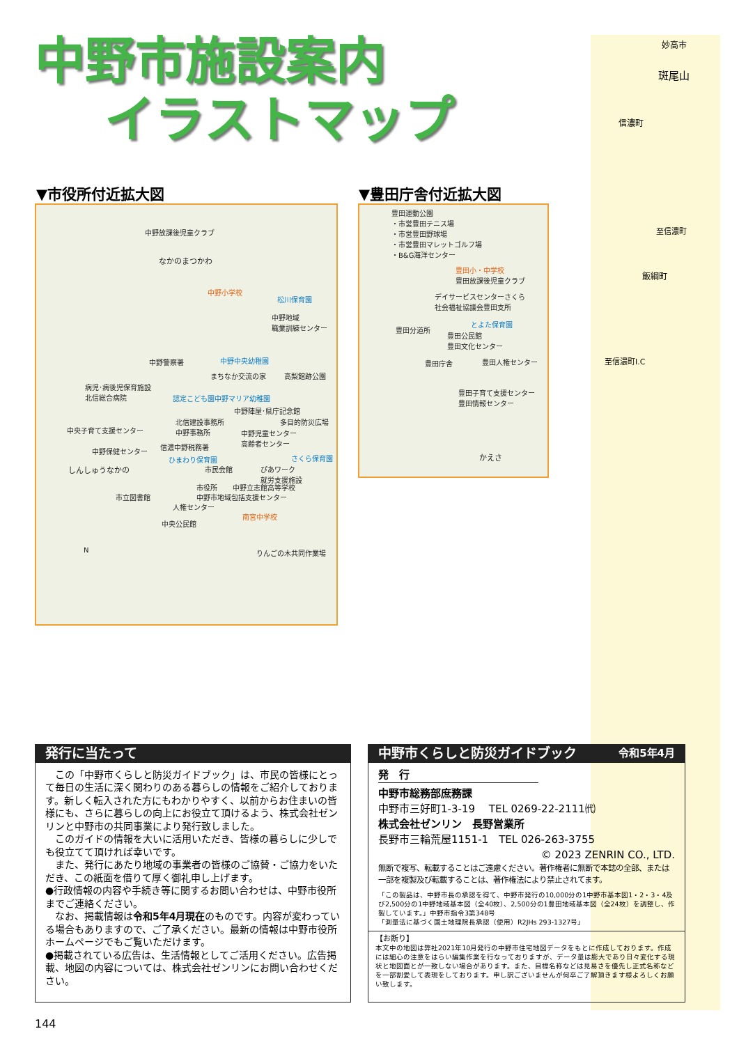妙高市
斑尾山
信濃町
至信濃町
飯綱町
至信濃町I.C
中野市施設案内
イラストマップ
▼市役所付近拡大図 ▼豊田庁舎付近拡大図
中野放課後児童クラブ
なかのまつかわ
中野小学校
松川保育園
中野地域
職業訓練センター
中野警察署 中野中央幼稚園
まちなか交流の家 高梨館跡公園
病児･病後児保育施設
北信総合病院 認定こども園中野マリア幼稚園
中野陣屋･県庁記念館
北信建設事務所
中野事務所
多目的防災広場
中央子育て支援センター 中野児童センター
高齢者センター
信濃中野税務署
中野保健センター
ひまわり保育園 さくら保育園
しんしゅうなかの 市民会館 ぴあワーク
就労支援施設
市役所 中野立志館高等学校
中野市地域包括支援センター 市立図書館
人権センター
南宮中学校
中央公民館
りんごの木共同作業場 N
豊田運動公園
・市営豊田テニス場
・市営豊田野球場
・市営豊田マレットゴルフ場
・B&G海洋センター
豊田小・中学校
豊田放課後児童クラブ
デイサービスセンターさくら
社会福祉協議会豊田支所
とよた保育園
豊田分道所
豊田公民館
豊田文化センター
豊田庁舎 豊田人権センター
豊田子育て支援センター
豊田情報センター
かえさ
発行に当たって
　この「中野市くらしと防災ガイドブック」は、市民の皆様にとって毎日の生活に深く関わりのある暮らしの情報をご紹介しております。新しく転入された方にもわかりやすく、以前からお住まいの皆様にも、さらに暮らしの向上にお役立て頂けるよう、株式会社ゼンリンと中野市の共同事業により発行致しました。
　このガイドの情報を大いに活用いただき、皆様の暮らしに少しでも役立てて頂ければ幸いです。
　また、発行にあたり地域の事業者の皆様のご協賛・ご協力をいただき、この紙面を借りて厚く御礼申し上げます。
●行政情報の内容や手続き等に関するお問い合わせは、中野市役所までご連絡ください。
　なお、掲載情報は令和5年4月現在のものです。内容が変わっている場合もありますので、ご了承ください。最新の情報は中野市役所ホームページでもご覧いただけます。
●掲載されている広告は、生活情報としてご活用ください。広告掲載、地図の内容については、株式会社ゼンリンにお問い合わせください。
中野市くらしと防災ガイドブック 令和5年4月
発　行
中野市総務部庶務課
中野市三好町1-3-19　 TEL 0269-22-2111㈹
株式会社ゼンリン　長野営業所
長野市三輪荒屋1151-1　TEL 026-263-3755
© 2023 ZENRIN CO., LTD.
無断で複写、転載することはご遠慮ください。著作権者に無断で本誌の全部、または一部を複製及び転載することは、著作権法により禁止されてます。
「この製品は、中野市長の承認を得て、中野市発行の10,000分の1中野市基本図1・2・3・4及び2,500分の1中野地域基本図（全40枚）、2,500分の1豊田地域基本図（全24枚）を調整し、作製しています。」中野市指令3第348号
「測量法に基づく国土地理院長承認（使用）R2JHs 293-1327号」
【お断り】
本文中の地図は弊社2021年10月発行の中野市住宅地図データをもとに作成しております。作成には細心の注意をはらい編集作業を行なっておりますが、データ量は膨大であり日々変化する現状と地図面とが一致しない場合があります。また、目標名称などは見易さを優先し正式名称などを一部割愛して表現をしております。申し訳ございませんが何卒ご了解頂きます様よろしくお願い致します。
144